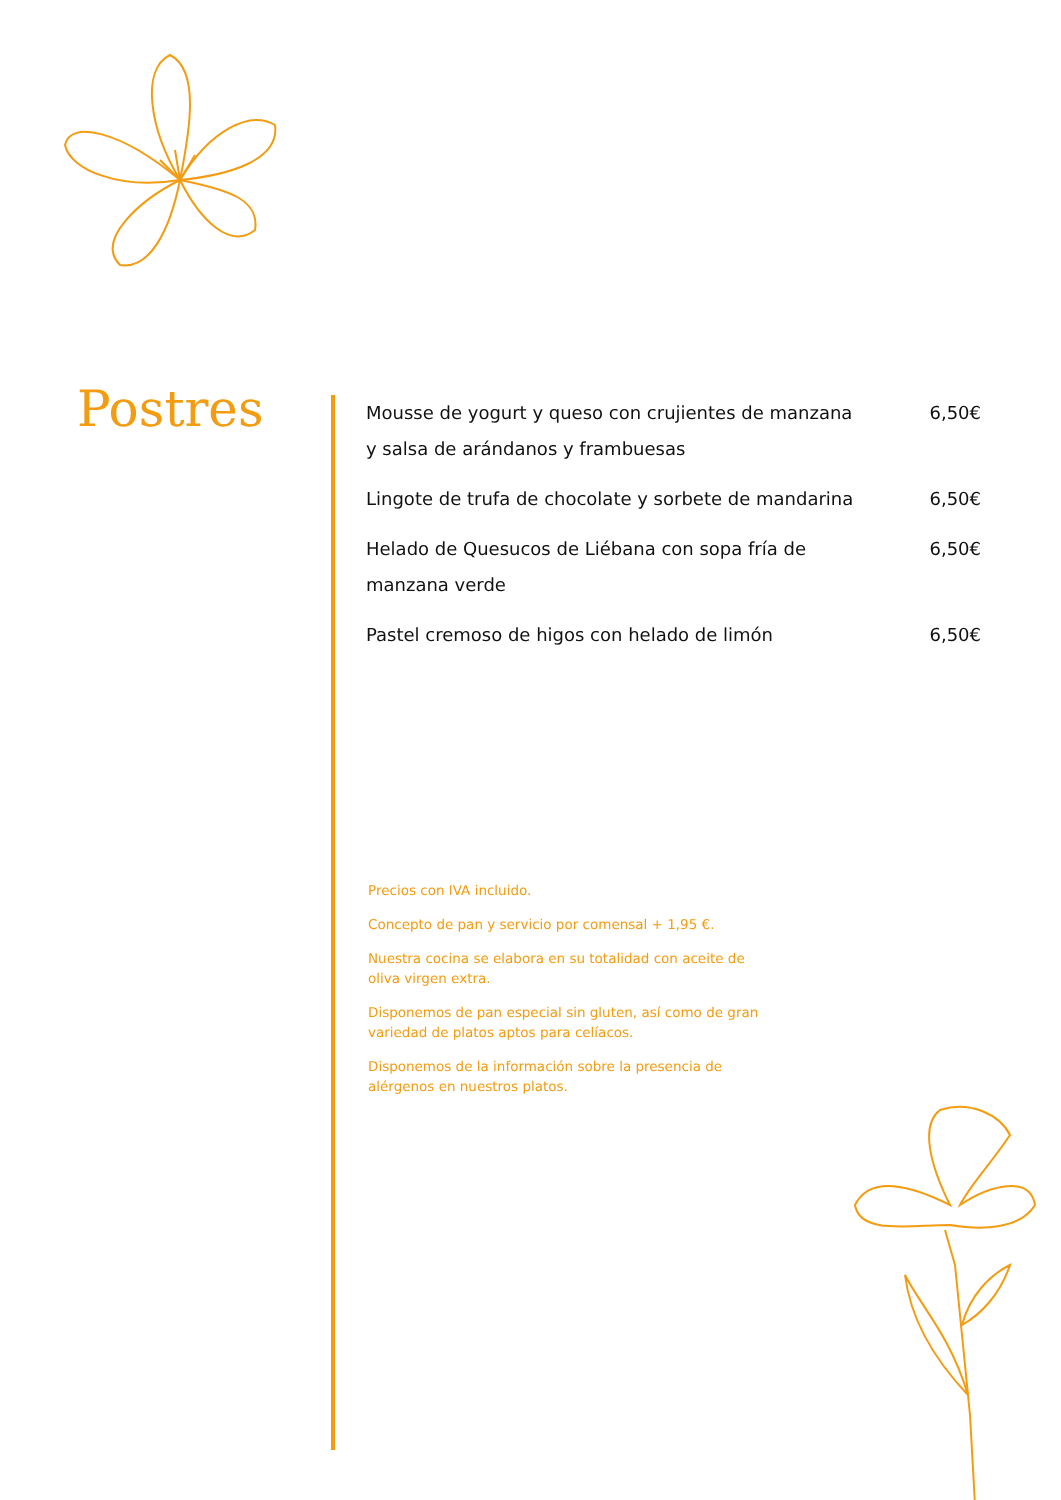Postres
Mousse de yogurt y queso con crujientes de manzana y salsa de arándanos y frambuesas 6,50€
Lingote de trufa de chocolate y sorbete de mandarina 6,50€
Helado de Quesucos de Liébana con sopa fría de manzana verde 6,50€
Pastel cremoso de higos con helado de limón 6,50€
Precios con IVA incluido.
Concepto de pan y servicio por comensal + 1,95 €.
Nuestra cocina se elabora en su totalidad con aceite de oliva virgen extra.
Disponemos de pan especial sin gluten, así como de gran variedad de platos aptos para celíacos.
Disponemos de la información sobre la presencia de alérgenos en nuestros platos.